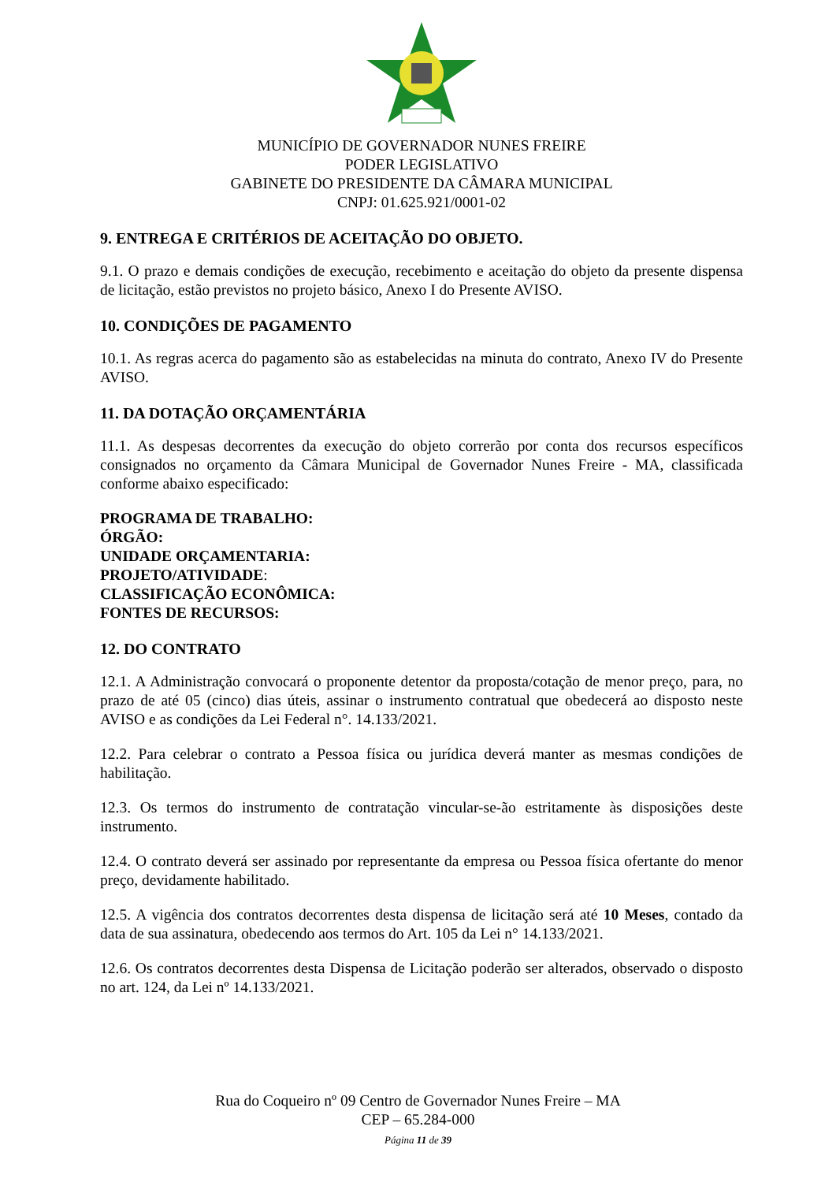MUNICÍPIO DE GOVERNADOR NUNES FREIRE
PODER LEGISLATIVO
GABINETE DO PRESIDENTE DA CÂMARA MUNICIPAL
CNPJ: 01.625.921/0001-02
9. ENTREGA E CRITÉRIOS DE ACEITAÇÃO DO OBJETO.
9.1. O prazo e demais condições de execução, recebimento e aceitação do objeto da presente dispensa de licitação, estão previstos no projeto básico, Anexo I do Presente AVISO.
10. CONDIÇÕES DE PAGAMENTO
10.1. As regras acerca do pagamento são as estabelecidas na minuta do contrato, Anexo IV do Presente AVISO.
11. DA DOTAÇÃO ORÇAMENTÁRIA
11.1. As despesas decorrentes da execução do objeto correrão por conta dos recursos específicos consignados no orçamento da Câmara Municipal de Governador Nunes Freire - MA, classificada conforme abaixo especificado:
PROGRAMA DE TRABALHO:
ÓRGÃO:
UNIDADE ORÇAMENTARIA:
PROJETO/ATIVIDADE:
CLASSIFICAÇÃO ECONÔMICA:
FONTES DE RECURSOS:
12. DO CONTRATO
12.1. A Administração convocará o proponente detentor da proposta/cotação de menor preço, para, no prazo de até 05 (cinco) dias úteis, assinar o instrumento contratual que obedecerá ao disposto neste AVISO e as condições da Lei Federal n°. 14.133/2021.
12.2. Para celebrar o contrato a Pessoa física ou jurídica deverá manter as mesmas condições de habilitação.
12.3. Os termos do instrumento de contratação vincular-se-ão estritamente às disposições deste instrumento.
12.4. O contrato deverá ser assinado por representante da empresa ou Pessoa física ofertante do menor preço, devidamente habilitado.
12.5. A vigência dos contratos decorrentes desta dispensa de licitação será até 10 Meses, contado da data de sua assinatura, obedecendo aos termos do Art. 105 da Lei n° 14.133/2021.
12.6. Os contratos decorrentes desta Dispensa de Licitação poderão ser alterados, observado o disposto no art. 124, da Lei nº 14.133/2021.
Rua do Coqueiro nº 09 Centro de Governador Nunes Freire – MA
CEP – 65.284-000
Página 11 de 39